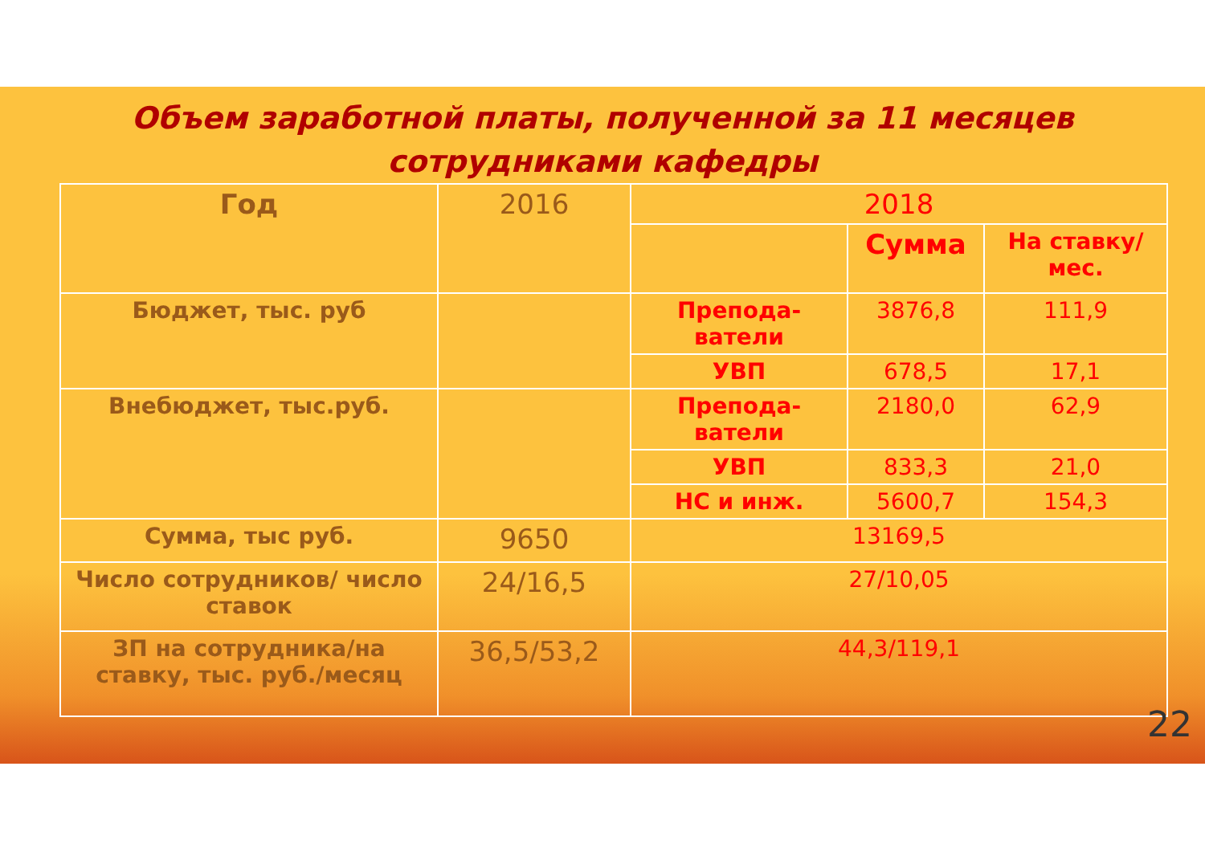Объем заработной платы, полученной за 11 месяцев
сотрудниками кафедры
| Год | 2016 | 2018 | | |
| | | | Сумма | На ставку/мес. |
| Бюджет, тыс. руб | | Препода- ватели | 3876,8 | 111,9 |
| | | УВП | 678,5 | 17,1 |
| Внебюджет, тыс.руб. | | Препода- ватели | 2180,0 | 62,9 |
| | | УВП | 833,3 | 21,0 |
| | | НС и инж. | 5600,7 | 154,3 |
| Сумма, тыс руб. | 9650 | 13169,5 | | |
| Число сотрудников/ число ставок | 24/16,5 | 27/10,05 | | |
| ЗП на сотрудника/на ставку, тыс. руб./месяц | 36,5/53,2 | 44,3/119,1 | | |
22